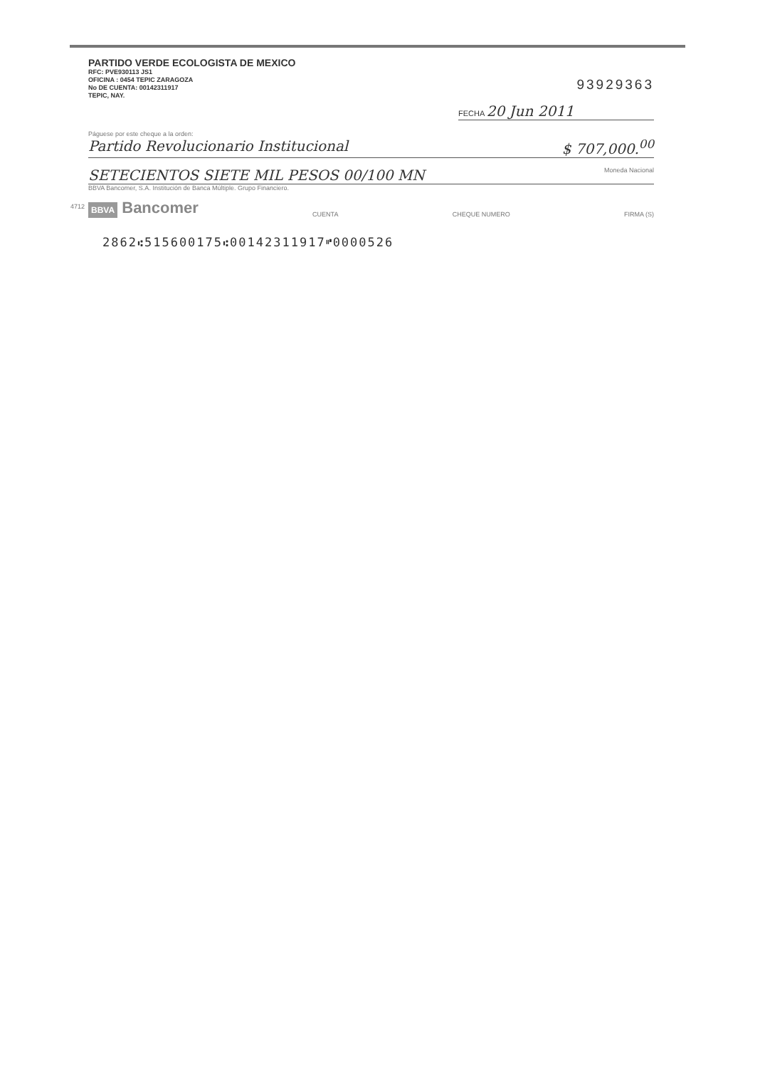PARTIDO VERDE ECOLOGISTA DE MEXICO
RFC: PVE930113 JS1
OFICINA : 0454 TEPIC ZARAGOZA
No DE CUENTA: 00142311917
TEPIC, NAY.
93929363
FECHA 20 Jun 2011
Páguese por este cheque a la orden:
Partido Revolucionario Institucional $ 707,000.<sup>00</sup>
SETECIENTOS SIETE MIL PESOS 00/100 MN Moneda Nacional
BBVA Bancomer, S.A. Institución de Banca Múltiple. Grupo Financiero.
BBVA Bancomer
CUENTA CHEQUE NUMERO FIRMA (S)
4712
2862⑆515600175⑆00142311917⑈0000526